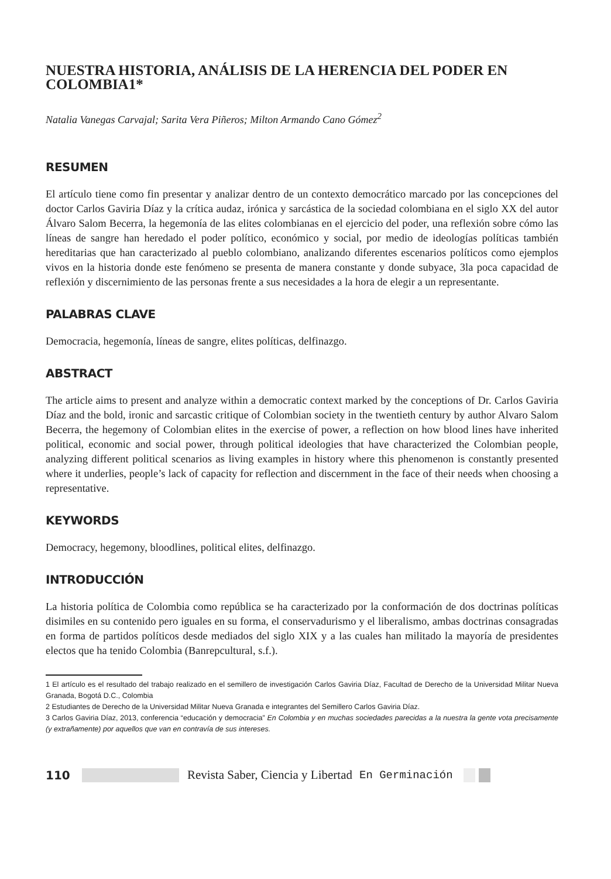NUESTRA HISTORIA, ANÁLISIS DE LA HERENCIA DEL PODER EN COLOMBIA1*
Natalia Vanegas Carvajal; Sarita Vera Piñeros; Milton Armando Cano Gómez<sup>2</sup>
RESUMEN
El artículo tiene como fin presentar y analizar dentro de un contexto democrático marcado por las concepciones del doctor Carlos Gaviria Díaz y la crítica audaz, irónica y sarcástica de la sociedad colombiana en el siglo XX del autor Álvaro Salom Becerra, la hegemonía de las elites colombianas en el ejercicio del poder, una reflexión sobre cómo las líneas de sangre han heredado el poder político, económico y social, por medio de ideologías políticas también hereditarias que han caracterizado al pueblo colombiano, analizando diferentes escenarios políticos como ejemplos vivos en la historia donde este fenómeno se presenta de manera constante y donde subyace, 3la poca capacidad de reflexión y discernimiento de las personas frente a sus necesidades a la hora de elegir a un representante.
PALABRAS CLAVE
Democracia, hegemonía, líneas de sangre, elites políticas, delfinazgo.
ABSTRACT
The article aims to present and analyze within a democratic context marked by the conceptions of Dr. Carlos Gaviria Díaz and the bold, ironic and sarcastic critique of Colombian society in the twentieth century by author Alvaro Salom Becerra, the hegemony of Colombian elites in the exercise of power, a reflection on how blood lines have inherited political, economic and social power, through political ideologies that have characterized the Colombian people, analyzing different political scenarios as living examples in history where this phenomenon is constantly presented where it underlies, people’s lack of capacity for reflection and discernment in the face of their needs when choosing a representative.
KEYWORDS
Democracy, hegemony, bloodlines, political elites, delfinazgo.
INTRODUCCIÓN
La historia política de Colombia como república se ha caracterizado por la conformación de dos doctrinas políticas disimiles en su contenido pero iguales en su forma, el conservadurismo y el liberalismo, ambas doctrinas consagradas en forma de partidos políticos desde mediados del siglo XIX y a las cuales han militado la mayoría de presidentes electos que ha tenido Colombia (Banrepcultural, s.f.).
1 El artículo es el resultado del trabajo realizado en el semillero de investigación Carlos Gaviria Díaz, Facultad de Derecho de la Universidad Militar Nueva Granada, Bogotá D.C., Colombia
2 Estudiantes de Derecho de la Universidad Militar Nueva Granada e integrantes del Semillero Carlos Gaviria Díaz.
3 Carlos Gaviria Díaz, 2013, conferencia “educación y democracia” En Colombia y en muchas sociedades parecidas a la nuestra la gente vota precisamente (y extrañamente) por aquellos que van en contravía de sus intereses.
110 Revista Saber, Ciencia y Libertad En Germinación